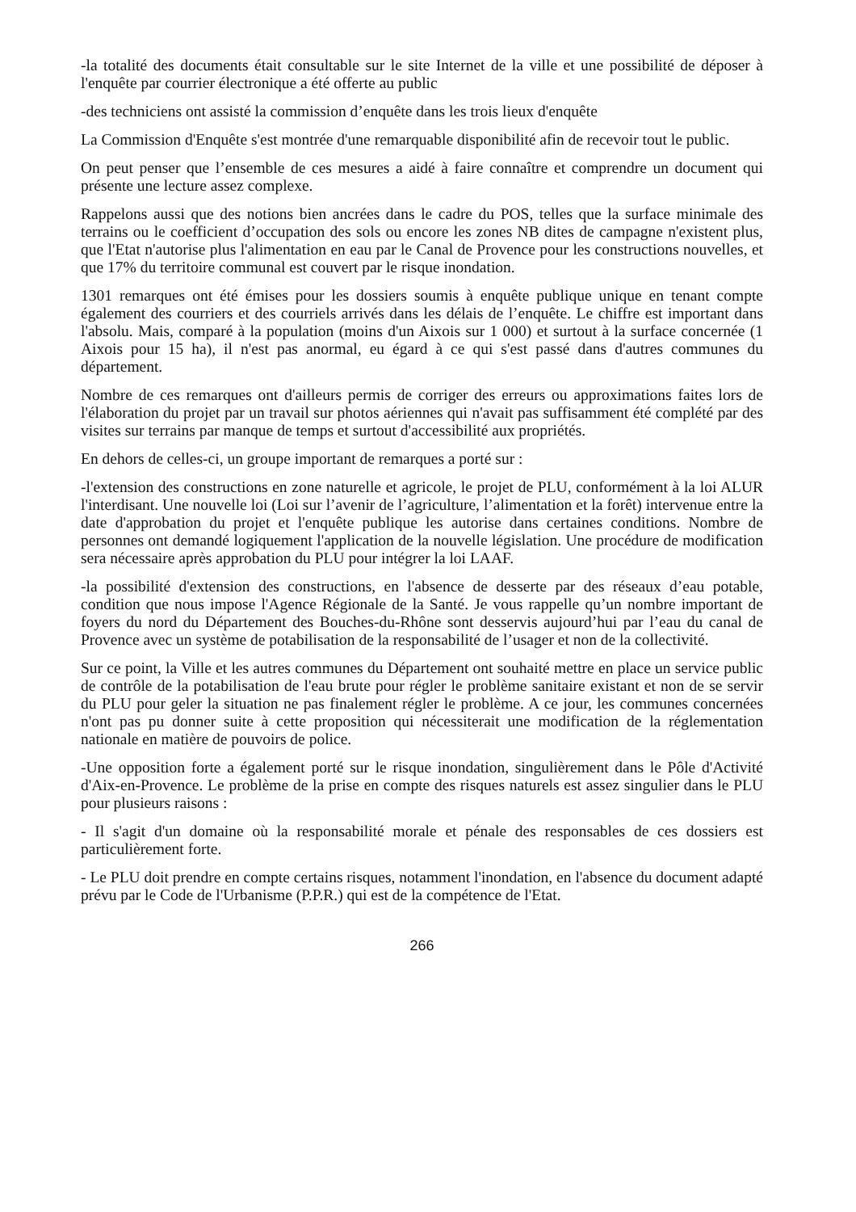-la totalité des documents était consultable sur le site Internet de la ville et une possibilité de déposer à l'enquête par courrier électronique a été offerte au public
-des techniciens ont assisté la commission d’enquête dans les trois lieux d'enquête
La Commission d'Enquête s'est montrée d'une remarquable disponibilité afin de recevoir tout le public.
On peut penser que l’ensemble de ces mesures a aidé à faire connaître et comprendre un document qui présente une lecture assez complexe.
Rappelons aussi que des notions bien ancrées dans le cadre du POS, telles que la surface minimale des terrains ou le coefficient d’occupation des sols ou encore les zones NB dites de campagne n'existent plus, que l'Etat n'autorise plus l'alimentation en eau par le Canal de Provence pour les constructions nouvelles, et que 17% du territoire communal est couvert par le risque inondation.
1301 remarques ont été émises pour les dossiers soumis à enquête publique unique en tenant compte également des courriers et des courriels arrivés dans les délais de l’enquête. Le chiffre est important dans l'absolu. Mais, comparé à la population (moins d'un Aixois sur 1 000) et surtout à la surface concernée (1 Aixois pour 15 ha), il n'est pas anormal, eu égard à ce qui s'est passé dans d'autres communes du département.
Nombre de ces remarques ont d'ailleurs permis de corriger des erreurs ou approximations faites lors de l'élaboration du projet par un travail sur photos aériennes qui n'avait pas suffisamment été complété par des visites sur terrains par manque de temps et surtout d'accessibilité aux propriétés.
En dehors de celles-ci, un groupe important de remarques a porté sur :
-l'extension des constructions en zone naturelle et agricole, le projet de PLU, conformément à la loi ALUR l'interdisant. Une nouvelle loi (Loi sur l’avenir de l’agriculture, l’alimentation et la forêt) intervenue entre la date d'approbation du projet et l'enquête publique les autorise dans certaines conditions. Nombre de personnes ont demandé logiquement l'application de la nouvelle législation. Une procédure de modification sera nécessaire après approbation du PLU pour intégrer la loi LAAF.
-la possibilité d'extension des constructions, en l'absence de desserte par des réseaux d’eau potable, condition que nous impose l'Agence Régionale de la Santé. Je vous rappelle qu’un nombre important de foyers du nord du Département des Bouches-du-Rhône sont desservis aujourd’hui par l’eau du canal de Provence avec un système de potabilisation de la responsabilité de l’usager et non de la collectivité.
Sur ce point, la Ville et les autres communes du Département ont souhaité mettre en place un service public de contrôle de la potabilisation de l'eau brute pour régler le problème sanitaire existant et non de se servir du PLU pour geler la situation ne pas finalement régler le problème. A ce jour, les communes concernées n'ont pas pu donner suite à cette proposition qui nécessiterait une modification de la réglementation nationale en matière de pouvoirs de police.
-Une opposition forte a également porté sur le risque inondation, singulièrement dans le Pôle d'Activité d'Aix-en-Provence. Le problème de la prise en compte des risques naturels est assez singulier dans le PLU pour plusieurs raisons :
- Il s'agit d'un domaine où la responsabilité morale et pénale des responsables de ces dossiers est particulièrement forte.
- Le PLU doit prendre en compte certains risques, notamment l'inondation, en l'absence du document adapté prévu par le Code de l'Urbanisme (P.P.R.) qui est de la compétence de l'Etat.
266